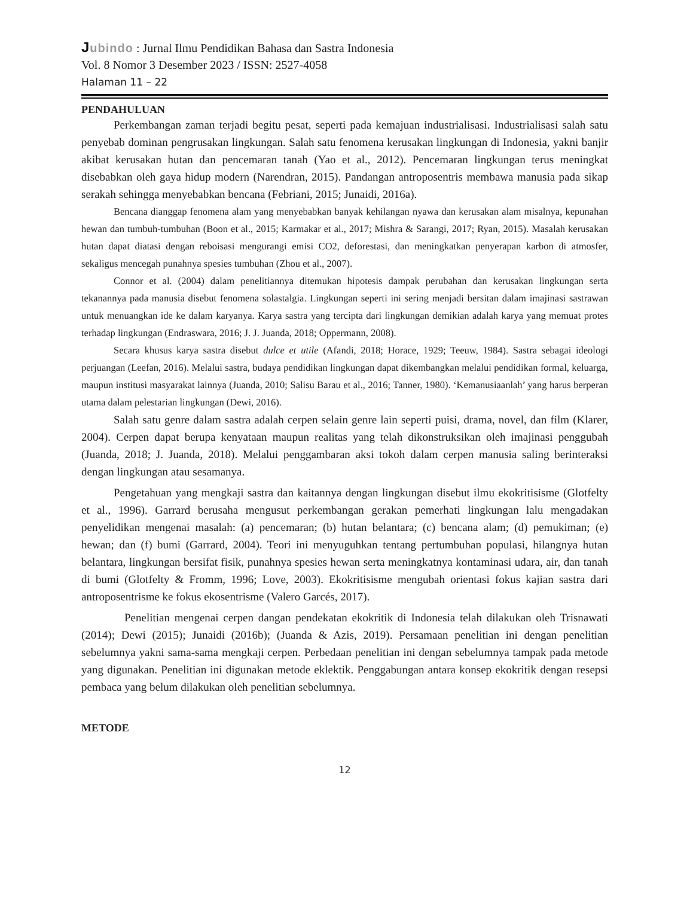Jubindo : Jurnal Ilmu Pendidikan Bahasa dan Sastra Indonesia
Vol. 8 Nomor 3 Desember 2023 / ISSN: 2527-4058
Halaman 11 – 22
PENDAHULUAN
Perkembangan zaman terjadi begitu pesat, seperti pada kemajuan industrialisasi. Industrialisasi salah satu penyebab dominan pengrusakan lingkungan. Salah satu fenomena kerusakan lingkungan di Indonesia, yakni banjir akibat kerusakan hutan dan pencemaran tanah (Yao et al., 2012). Pencemaran lingkungan terus meningkat disebabkan oleh gaya hidup modern (Narendran, 2015). Pandangan antroposentris membawa manusia pada sikap serakah sehingga menyebabkan bencana (Febriani, 2015; Junaidi, 2016a).
Bencana dianggap fenomena alam yang menyebabkan banyak kehilangan nyawa dan kerusakan alam misalnya, kepunahan hewan dan tumbuh-tumbuhan (Boon et al., 2015; Karmakar et al., 2017; Mishra & Sarangi, 2017; Ryan, 2015). Masalah kerusakan hutan dapat diatasi dengan reboisasi mengurangi emisi CO2, deforestasi, dan meningkatkan penyerapan karbon di atmosfer, sekaligus mencegah punahnya spesies tumbuhan (Zhou et al., 2007).
Connor et al. (2004) dalam penelitiannya ditemukan hipotesis dampak perubahan dan kerusakan lingkungan serta tekanannya pada manusia disebut fenomena solastalgia. Lingkungan seperti ini sering menjadi bersitan dalam imajinasi sastrawan untuk menuangkan ide ke dalam karyanya. Karya sastra yang tercipta dari lingkungan demikian adalah karya yang memuat protes terhadap lingkungan (Endraswara, 2016; J. J. Juanda, 2018; Oppermann, 2008).
Secara khusus karya sastra disebut dulce et utile (Afandi, 2018; Horace, 1929; Teeuw, 1984). Sastra sebagai ideologi perjuangan (Leefan, 2016). Melalui sastra, budaya pendidikan lingkungan dapat dikembangkan melalui pendidikan formal, keluarga, maupun institusi masyarakat lainnya (Juanda, 2010; Salisu Barau et al., 2016; Tanner, 1980). ‘Kemanusiaanlah’ yang harus berperan utama dalam pelestarian lingkungan (Dewi, 2016).
Salah satu genre dalam sastra adalah cerpen selain genre lain seperti puisi, drama, novel, dan film (Klarer, 2004). Cerpen dapat berupa kenyataan maupun realitas yang telah dikonstruksikan oleh imajinasi penggubah (Juanda, 2018; J. Juanda, 2018). Melalui penggambaran aksi tokoh dalam cerpen manusia saling berinteraksi dengan lingkungan atau sesamanya.
Pengetahuan yang mengkaji sastra dan kaitannya dengan lingkungan disebut ilmu ekokritisisme (Glotfelty et al., 1996). Garrard berusaha mengusut perkembangan gerakan pemerhati lingkungan lalu mengadakan penyelidikan mengenai masalah: (a) pencemaran; (b) hutan belantara; (c) bencana alam; (d) pemukiman; (e) hewan; dan (f) bumi (Garrard, 2004). Teori ini menyuguhkan tentang pertumbuhan populasi, hilangnya hutan belantara, lingkungan bersifat fisik, punahnya spesies hewan serta meningkatnya kontaminasi udara, air, dan tanah di bumi (Glotfelty & Fromm, 1996; Love, 2003). Ekokritisisme mengubah orientasi fokus kajian sastra dari antroposentrisme ke fokus ekosentrisme (Valero Garcés, 2017).
Penelitian mengenai cerpen dangan pendekatan ekokritik di Indonesia telah dilakukan oleh Trisnawati (2014); Dewi (2015); Junaidi (2016b); (Juanda & Azis, 2019). Persamaan penelitian ini dengan penelitian sebelumnya yakni sama-sama mengkaji cerpen. Perbedaan penelitian ini dengan sebelumnya tampak pada metode yang digunakan. Penelitian ini digunakan metode eklektik. Penggabungan antara konsep ekokritik dengan resepsi pembaca yang belum dilakukan oleh penelitian sebelumnya.
METODE
12